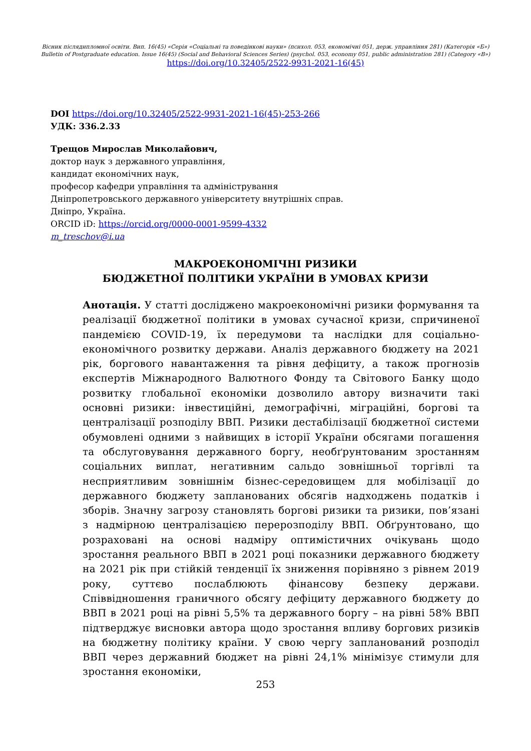Вісник післядипломної освіти. Вип. 16(45) «Серія «Соціальні та поведінкові науки» (психол. 053, економічні 051, держ. управління 281) (Категорія «Б»)
Bulletin of Postgraduate education. Issue 16(45) (Social and Behavioral Sciences Series) (psychol. 053, economy 051, public administration 281) (Category «В»)
https://doi.org/10.32405/2522-9931-2021-16(45)
DOI https://doi.org/10.32405/2522-9931-2021-16(45)-253-266
УДК: 336.2.33
Трещов Мирослав Миколайович,
доктор наук з державного управління,
кандидат економічних наук,
професор кафедри управління та адміністрування
Дніпропетровського державного університету внутрішніх справ.
Дніпро, Україна.
ORCID iD: https://orcid.org/0000-0001-9599-4332
m_treschov@i.ua
МАКРОЕКОНОМІЧНІ РИЗИКИ
БЮДЖЕТНОЇ ПОЛІТИКИ УКРАЇНИ В УМОВАХ КРИЗИ
Анотація. У статті досліджено макроекономічні ризики формування та реалізації бюджетної політики в умовах сучасної кризи, спричиненої пандемією COVID-19, їх передумови та наслідки для соціально-економічного розвитку держави. Аналіз державного бюджету на 2021 рік, боргового навантаження та рівня дефіциту, а також прогнозів експертів Міжнародного Валютного Фонду та Світового Банку щодо розвитку глобальної економіки дозволило автору визначити такі основні ризики: інвестиційні, демографічні, міграційні, боргові та централізації розподілу ВВП. Ризики дестабілізації бюджетної системи обумовлені одними з найвищих в історії України обсягами погашення та обслуговування державного боргу, необґрунтованим зростанням соціальних виплат, негативним сальдо зовнішньої торгівлі та несприятливим зовнішнім бізнес-середовищем для мобілізації до державного бюджету запланованих обсягів надходжень податків і зборів. Значну загрозу становлять боргові ризики та ризики, пов’язані з надмірною централізацією перерозподілу ВВП. Обґрунтовано, що розраховані на основі надміру оптимістичних очікувань щодо зростання реального ВВП в 2021 році показники державного бюджету на 2021 рік при стійкій тенденції їх зниження порівняно з рівнем 2019 року, суттєво послаблюють фінансову безпеку держави. Співвідношення граничного обсягу дефіциту державного бюджету до ВВП в 2021 році на рівні 5,5% та державного боргу – на рівні 58% ВВП підтверджує висновки автора щодо зростання впливу боргових ризиків на бюджетну політику країни. У свою чергу запланований розподіл ВВП через державний бюджет на рівні 24,1% мінімізує стимули для зростання економіки,
253